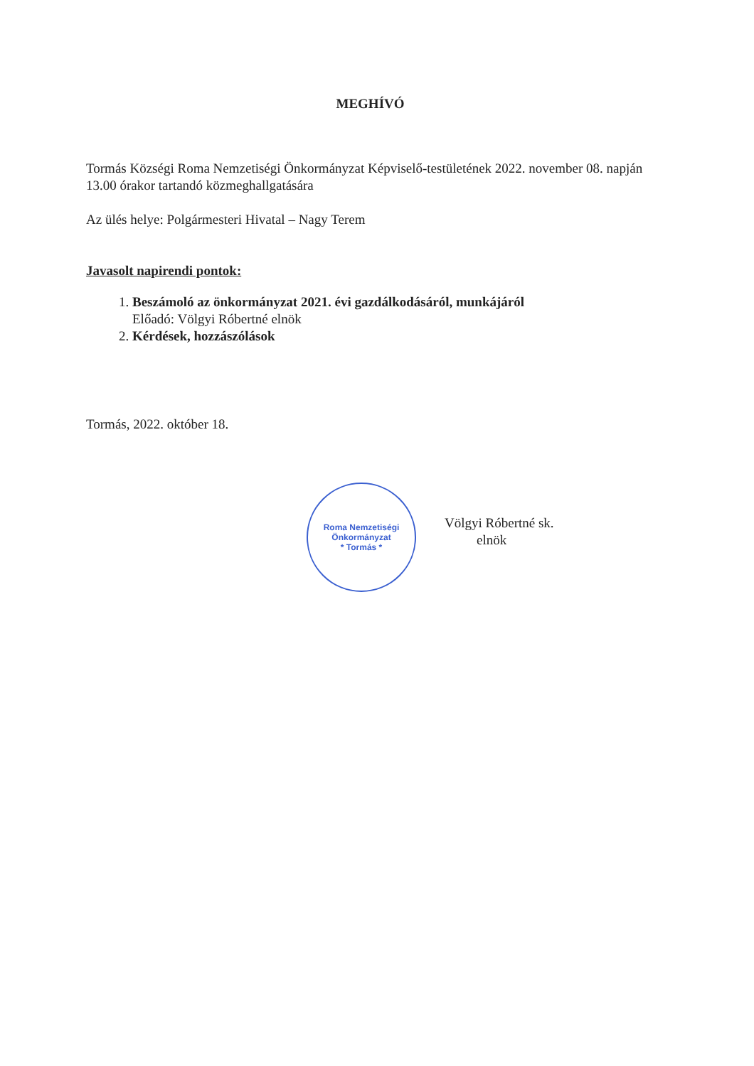MEGHÍVÓ
Tormás Községi Roma Nemzetiségi Önkormányzat Képviselő-testületének 2022. november 08. napján 13.00 órakor tartandó közmeghallgatására
Az ülés helye: Polgármesteri Hivatal – Nagy Terem
Javasolt napirendi pontok:
1. Beszámoló az önkormányzat 2021. évi gazdálkodásáról, munkájáról
Előadó: Völgyi Róbertné elnök
2. Kérdések, hozzászólások
Tormás, 2022. október 18.
Roma Nemzetiségi Önkormányzat
* Tormás *
Völgyi Róbertné sk.
elnök